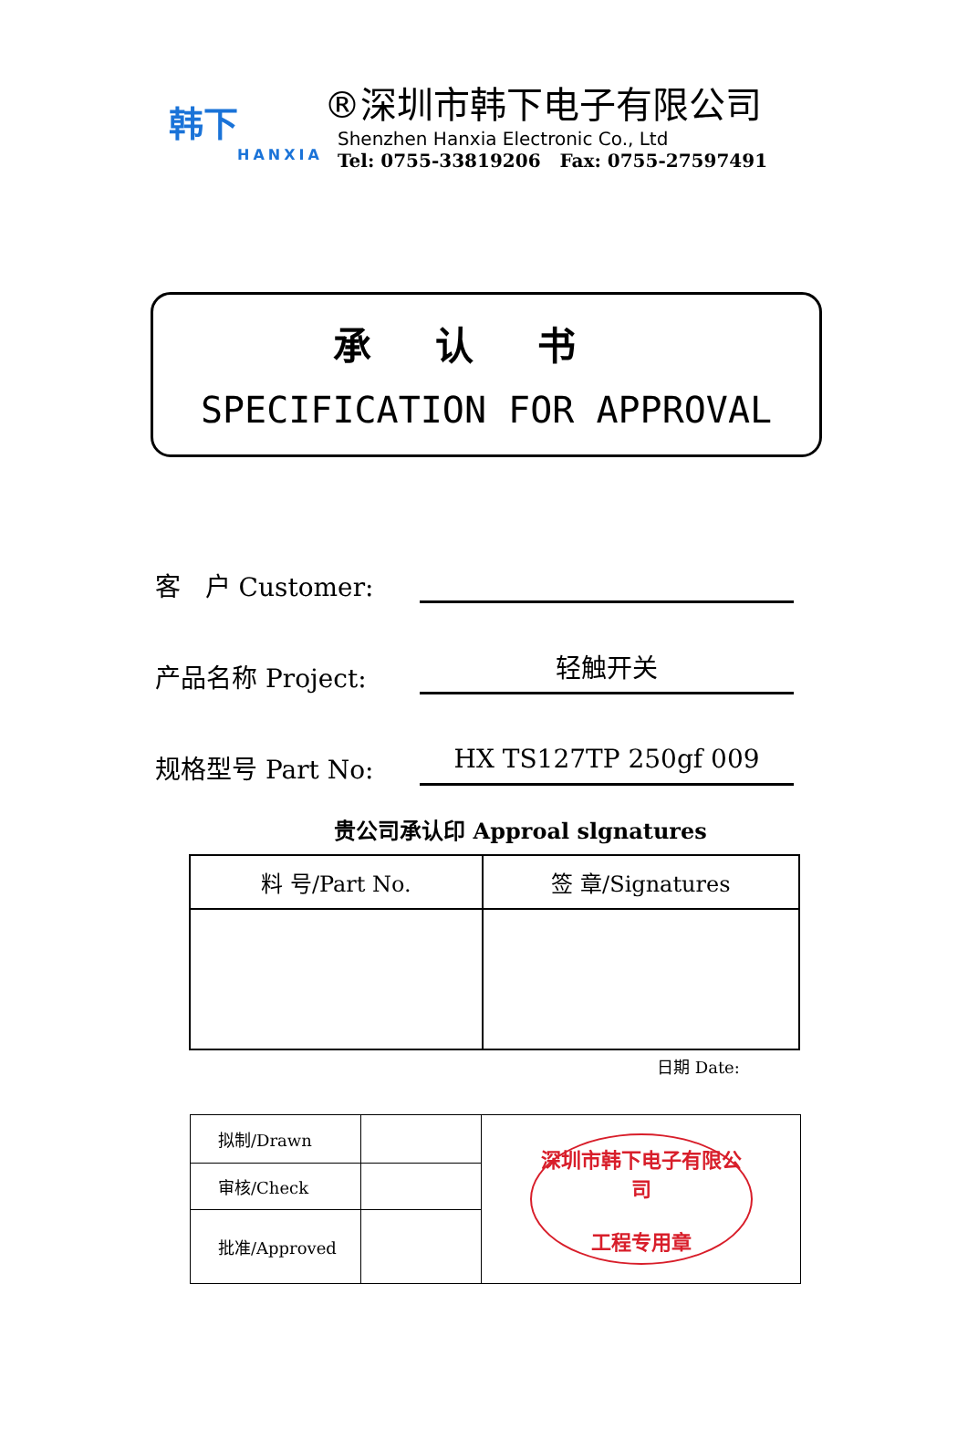韩下
HANXIA
®深圳市韩下电子有限公司
Shenzhen Hanxia Electronic Co., Ltd
Tel: 0755-33819206 Fax: 0755-27597491
承认书
SPECIFICATION FOR APPROVAL
客 户 Customer:
产品名称 Project:
轻触开关
规格型号 Part No:
HX TS127TP 250gf 009
贵公司承认印 Approal slgnatures
| 料 号/Part No. | 签 章/Signatures |
日期 Date:
| 拟制/Drawn | | 深圳市韩下电子有限公司 工程专用章 |
| 审核/Check | | |
| 批准/Approved | | |